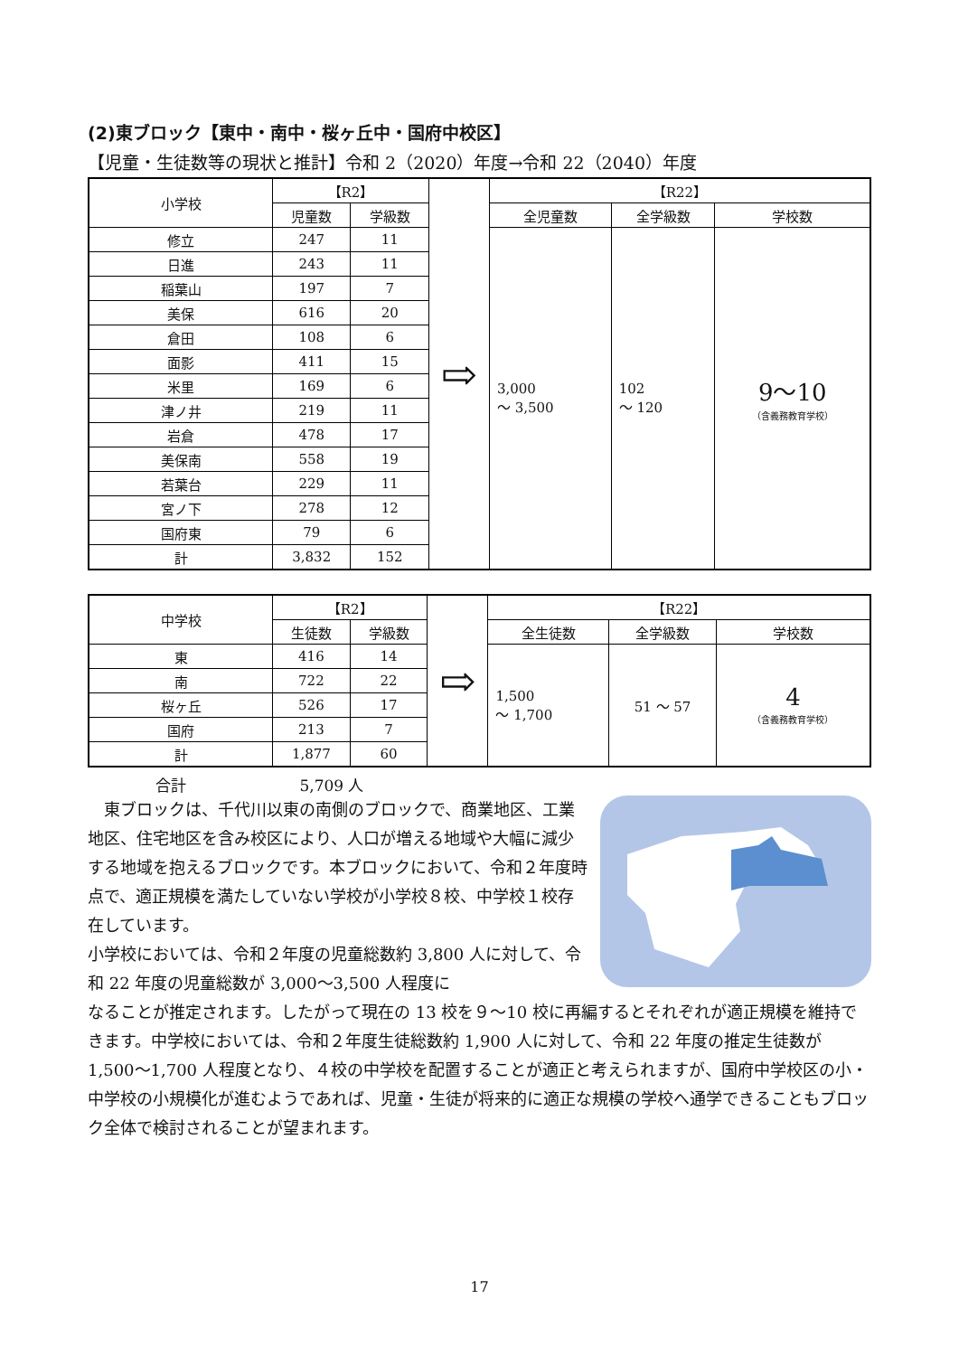(2)東ブロック【東中・南中・桜ヶ丘中・国府中校区】
【児童・生徒数等の現状と推計】令和 2（2020）年度→令和 22（2040）年度
| 小学校 | 【R2】 | | ⇨ | 【R22】 | | |
| --- | --- | --- | --- | --- | --- | --- |
| | 児童数 | 学級数 | | 全児童数 | 全学級数 | 学校数 |
| 修立 | 247 | 11 | | 3,000 ～ 3,500 | 102 ～ 120 | 9～10 （含義務教育学校） |
| 日進 | 243 | 11 | | | | |
| 稲葉山 | 197 | 7 | | | | |
| 美保 | 616 | 20 | | | | |
| 倉田 | 108 | 6 | | | | |
| 面影 | 411 | 15 | | | | |
| 米里 | 169 | 6 | | | | |
| 津ノ井 | 219 | 11 | | | | |
| 岩倉 | 478 | 17 | | | | |
| 美保南 | 558 | 19 | | | | |
| 若葉台 | 229 | 11 | | | | |
| 宮ノ下 | 278 | 12 | | | | |
| 国府東 | 79 | 6 | | | | |
| 計 | 3,832 | 152 | | | | |
| 中学校 | 【R2】 | | ⇨ | 【R22】 | | |
| --- | --- | --- | --- | --- | --- | --- |
| | 生徒数 | 学級数 | | 全生徒数 | 全学級数 | 学校数 |
| 東 | 416 | 14 | | 1,500 ～ 1,700 | 51 ～ 57 | 4 （含義務教育学校） |
| 南 | 722 | 22 | | | | |
| 桜ヶ丘 | 526 | 17 | | | | |
| 国府 | 213 | 7 | | | | |
| 計 | 1,877 | 60 | | | | |
合計 5,709 人
東ブロックは、千代川以東の南側のブロックで、商業地区、工業地区、住宅地区を含み校区により、人口が増える地域や大幅に減少する地域を抱えるブロックです。本ブロックにおいて、令和２年度時点で、適正規模を満たしていない学校が小学校８校、中学校１校存在しています。
小学校においては、令和２年度の児童総数約 3,800 人に対して、令和 22 年度の児童総数が 3,000～3,500 人程度に
なることが推定されます。したがって現在の 13 校を９～10 校に再編するとそれぞれが適正規模を維持できます。中学校においては、令和２年度生徒総数約 1,900 人に対して、令和 22 年度の推定生徒数が 1,500～1,700 人程度となり、４校の中学校を配置することが適正と考えられますが、国府中学校区の小・中学校の小規模化が進むようであれば、児童・生徒が将来的に適正な規模の学校へ通学できることもブロック全体で検討されることが望まれます。
17